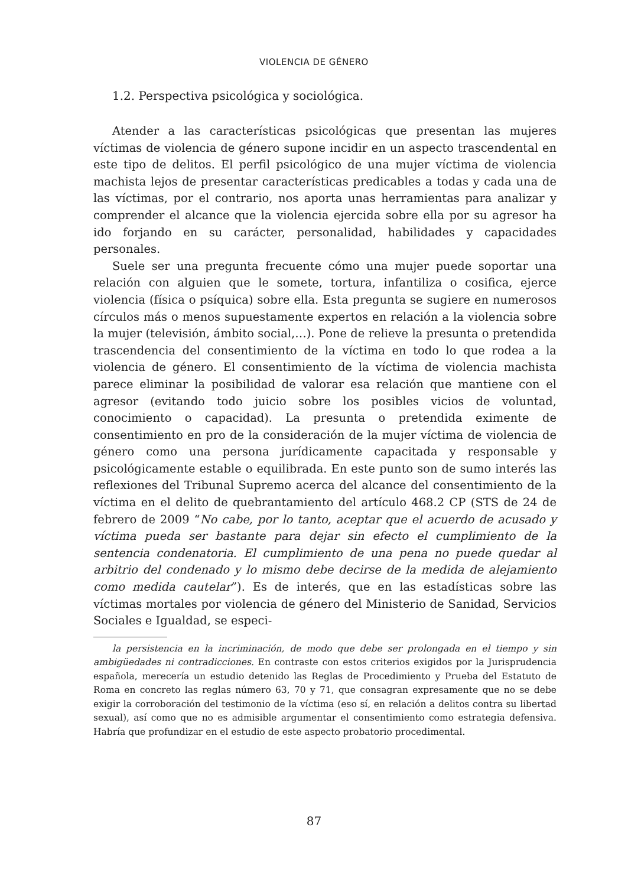VIOLENCIA DE GÉNERO
1.2. Perspectiva psicológica y sociológica.
Atender a las características psicológicas que presentan las mujeres víctimas de violencia de género supone incidir en un aspecto trascendental en este tipo de delitos. El perfil psicológico de una mujer víctima de violencia machista lejos de presentar características predicables a todas y cada una de las víctimas, por el contrario, nos aporta unas herramientas para analizar y comprender el alcance que la violencia ejercida sobre ella por su agresor ha ido forjando en su carácter, personalidad, habilidades y capacidades personales.
Suele ser una pregunta frecuente cómo una mujer puede soportar una relación con alguien que le somete, tortura, infantiliza o cosifica, ejerce violencia (física o psíquica) sobre ella. Esta pregunta se sugiere en numerosos círculos más o menos supuestamente expertos en relación a la violencia sobre la mujer (televisión, ámbito social,…). Pone de relieve la presunta o pretendida trascendencia del consentimiento de la víctima en todo lo que rodea a la violencia de género. El consentimiento de la víctima de violencia machista parece eliminar la posibilidad de valorar esa relación que mantiene con el agresor (evitando todo juicio sobre los posibles vicios de voluntad, conocimiento o capacidad). La presunta o pretendida eximente de consentimiento en pro de la consideración de la mujer víctima de violencia de género como una persona jurídicamente capacitada y responsable y psicológicamente estable o equilibrada. En este punto son de sumo interés las reflexiones del Tribunal Supremo acerca del alcance del consentimiento de la víctima en el delito de quebrantamiento del artículo 468.2 CP (STS de 24 de febrero de 2009 “No cabe, por lo tanto, aceptar que el acuerdo de acusado y víctima pueda ser bastante para dejar sin efecto el cumplimiento de la sentencia condenatoria. El cumplimiento de una pena no puede quedar al arbitrio del condenado y lo mismo debe decirse de la medida de alejamiento como medida cautelar”). Es de interés, que en las estadísticas sobre las víctimas mortales por violencia de género del Ministerio de Sanidad, Servicios Sociales e Igualdad, se especi-
la persistencia en la incriminación, de modo que debe ser prolongada en el tiempo y sin ambigüedades ni contradicciones. En contraste con estos criterios exigidos por la Jurisprudencia española, merecería un estudio detenido las Reglas de Procedimiento y Prueba del Estatuto de Roma en concreto las reglas número 63, 70 y 71, que consagran expresamente que no se debe exigir la corroboración del testimonio de la víctima (eso sí, en relación a delitos contra su libertad sexual), así como que no es admisible argumentar el consentimiento como estrategia defensiva. Habría que profundizar en el estudio de este aspecto probatorio procedimental.
87